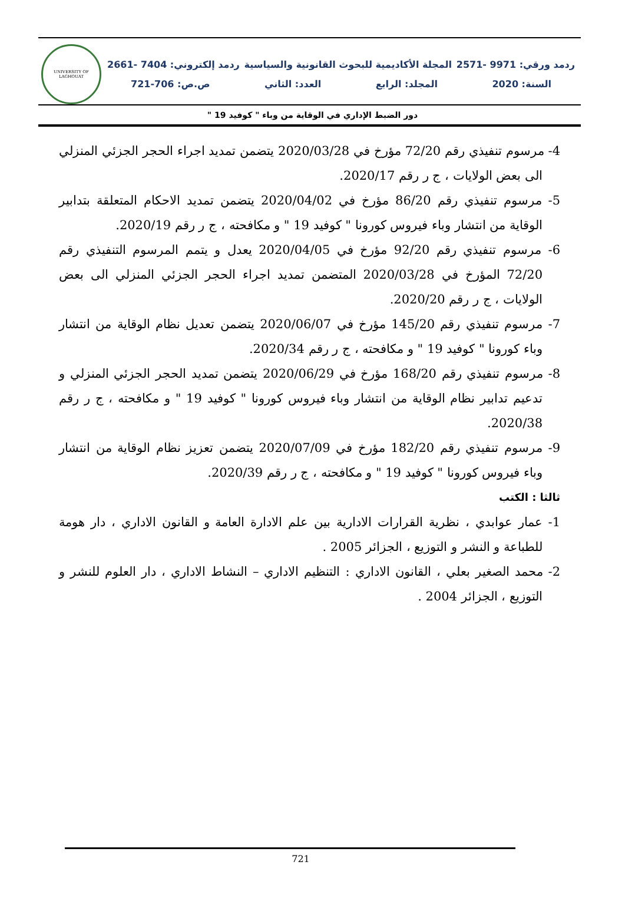ردمد ورقي: 9971 -2571 المجلة الأكاديمية للبحوث القانونية والسياسية ردمد إلكتروني: 7404 -2661
السنة: 2020 المجلد: الرابع العدد: الثاني ص.ص: 706-721
UNIVERSITY OF LAGHOUAT
دور الضبط الإداري في الوقاية من وباء " كوفيد 19 "
4- مرسوم تنفيذي رقم 72/20 مؤرخ في 2020/03/28 يتضمن تمديد اجراء الحجر الجزئي المنزلي الى بعض الولايات ، ج ر رقم 2020/17.
5- مرسوم تنفيذي رقم 86/20 مؤرخ في 2020/04/02 يتضمن تمديد الاحكام المتعلقة بتدابير الوقاية من انتشار وباء فيروس كورونا " كوفيد 19 " و مكافحته ، ج ر رقم 2020/19.
6- مرسوم تنفيذي رقم 92/20 مؤرخ في 2020/04/05 يعدل و يتمم المرسوم التنفيذي رقم 72/20 المؤرخ في 2020/03/28 المتضمن تمديد اجراء الحجر الجزئي المنزلي الى بعض الولايات ، ج ر رقم 2020/20.
7- مرسوم تنفيذي رقم 145/20 مؤرخ في 2020/06/07 يتضمن تعديل نظام الوقاية من انتشار وباء كورونا " كوفيد 19 " و مكافحته ، ج ر رقم 2020/34.
8- مرسوم تنفيذي رقم 168/20 مؤرخ في 2020/06/29 يتضمن تمديد الحجر الجزئي المنزلي و تدعيم تدابير نظام الوقاية من انتشار وباء فيروس كورونا " كوفيد 19 " و مكافحته ، ج ر رقم 2020/38.
9- مرسوم تنفيذي رقم 182/20 مؤرخ في 2020/07/09 يتضمن تعزيز نظام الوقاية من انتشار وباء فيروس كورونا " كوفيد 19 " و مكافحته ، ج ر رقم 2020/39.
ثالثا : الكتب
1- عمار عوابدي ، نظرية القرارات الادارية بين علم الادارة العامة و القانون الاداري ، دار هومة للطباعة و النشر و التوزيع ، الجزائر 2005 .
2- محمد الصغير بعلي ، القانون الاداري : التنظيم الاداري – النشاط الاداري ، دار العلوم للنشر و التوزيع ، الجزائر 2004 .
721